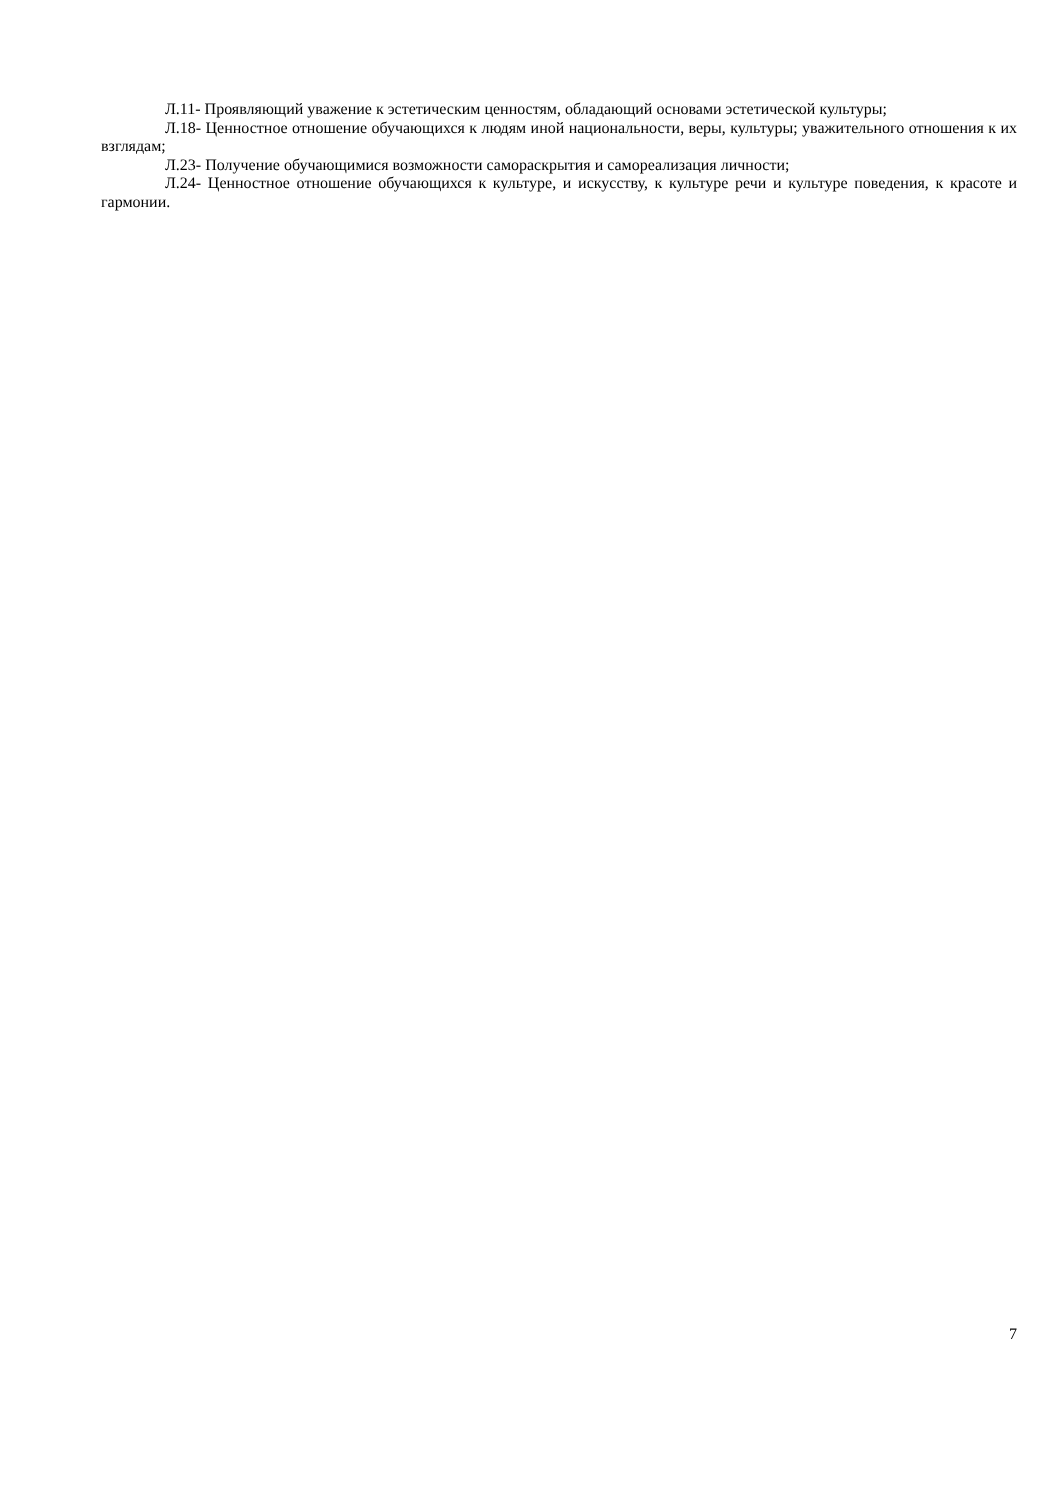Л.11- Проявляющий уважение к эстетическим ценностям, обладающий основами эстетической культуры;
Л.18- Ценностное отношение обучающихся к людям иной национальности, веры, культуры; уважительного отношения к их взглядам;
Л.23- Получение обучающимися возможности самораскрытия и самореализация личности;
Л.24- Ценностное отношение обучающихся к культуре, и искусству, к культуре речи и культуре поведения, к красоте и гармонии.
7